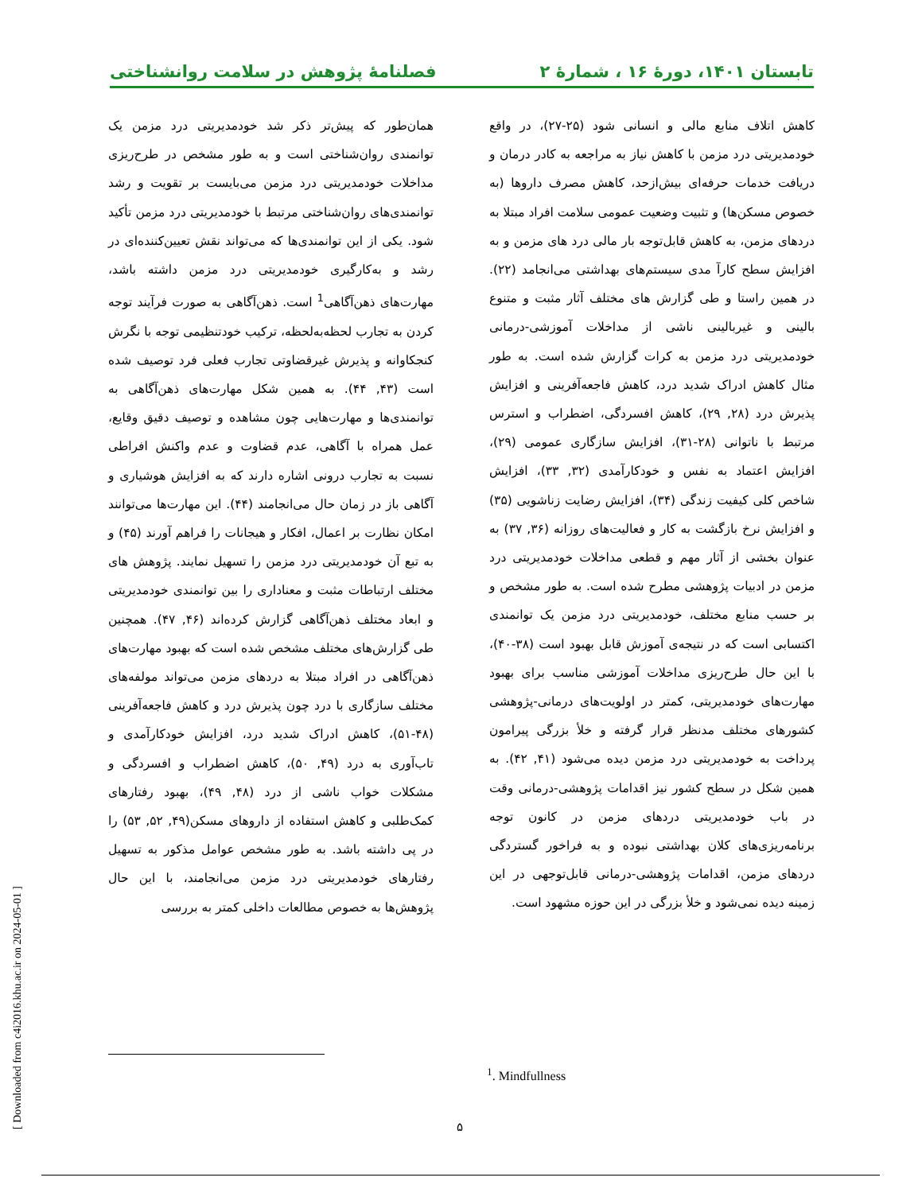تابستان ۱۴۰۱، دورۀ ۱۶ ، شمارۀ ۲ فصلنامۀ پژوهش در سلامت روانشناختی
کاهش اتلاف منابع مالی و انسانی شود (۲۵-۲۷)، در واقع خودمدیریتی درد مزمن با کاهش نیاز به مراجعه به کادر درمان و دریافت خدمات حرفه‌ای بیش‌ازحد، کاهش مصرف داروها (به خصوص مسکن‌ها) و تثبیت وضعیت عمومی سلامت افراد مبتلا به دردهای مزمن، به کاهش قابل‌توجه بار مالی درد های مزمن و به افزایش سطح کارآ مدی سیستم‌های بهداشتی می‌انجامد (۲۲). در همین راستا و طی گزارش های مختلف آثار مثبت و متنوع بالینی و غیربالینی ناشی از مداخلات آموزشی-درمانی خودمدیریتی درد مزمن به کرات گزارش شده است. به طور مثال کاهش ادراک شدید درد، کاهش فاجعه‌آفرینی و افزایش پذیرش درد (۲۸, ۲۹)، کاهش افسردگی، اضطراب و استرس مرتبط با ناتوانی (۲۸-۳۱)، افزایش سازگاری عمومی (۲۹)، افزایش اعتماد به نفس و خودکارآمدی (۳۲, ۳۳)، افزایش شاخص کلی کیفیت زندگی (۳۴)، افزایش رضایت زناشویی (۳۵) و افزایش نرخ بازگشت به کار و فعالیت‌های روزانه (۳۶, ۳۷) به عنوان بخشی از آثار مهم و قطعی مداخلات خودمدیریتی درد مزمن در ادبیات پژوهشی مطرح شده است. به طور مشخص و بر حسب منابع مختلف، خودمدیریتی درد مزمن یک توانمندی اکتسابی است که در نتیجه‌ی آموزش قابل بهبود است (۳۸-۴۰)، با این حال طرح‌ریزی مداخلات آموزشی مناسب برای بهبود مهارت‌های خودمدیریتی، کمتر در اولویت‌های درمانی-پژوهشی کشورهای مختلف مدنظر قرار گرفته و خلأ بزرگی پیرامون پرداخت به خودمدیریتی درد مزمن دیده می‌شود (۴۱, ۴۲). به همین شکل در سطح کشور نیز اقدامات پژوهشی-درمانی وقت در باب خودمدیریتی دردهای مزمن در کانون توجه برنامه‌ریزی‌های کلان بهداشتی نبوده و به فراخور گستردگی دردهای مزمن، اقدامات پژوهشی-درمانی قابل‌توجهی در این زمینه دیده نمی‌شود و خلأ بزرگی در این حوزه مشهود است.
همان‌طور که پیش‌تر ذکر شد خودمدیریتی درد مزمن یک توانمندی روان‌شناختی است و به طور مشخص در طرح‌ریزی مداخلات خودمدیریتی درد مزمن می‌بایست بر تقویت و رشد توانمندی‌های روان‌شناختی مرتبط با خودمدیریتی درد مزمن تأکید شود. یکی از این توانمندی‌ها که می‌تواند نقش تعیین‌کننده‌ای در رشد و به‌کارگیری خودمدیریتی درد مزمن داشته باشد، مهارت‌های ذهن‌آگاهی<sup>1</sup> است. ذهن‌آگاهی به صورت فرآیند توجه کردن به تجارب لحظه‌به‌لحظه، ترکیب خودتنظیمی توجه با نگرش کنجکاوانه و پذیرش غیرقضاوتی تجارب فعلی فرد توصیف شده است (۴۳, ۴۴). به همین شکل مهارت‌های ذهن‌آگاهی به توانمندی‌ها و مهارت‌هایی چون مشاهده و توصیف دقیق وقایع، عمل همراه با آگاهی، عدم قضاوت و عدم واکنش افراطی نسبت به تجارب درونی اشاره دارند که به افزایش هوشیاری و آگاهی باز در زمان حال می‌انجامند (۴۴). این مهارت‌ها می‌توانند امکان نظارت بر اعمال، افکار و هیجانات را فراهم آورند (۴۵) و به تبع آن خودمدیریتی درد مزمن را تسهیل نمایند. پژوهش های مختلف ارتباطات مثبت و معناداری را بین توانمندی خودمدیریتی و ابعاد مختلف ذهن‌آگاهی گزارش کرده‌اند (۴۶, ۴۷). همچنین طی گزارش‌های مختلف مشخص شده است که بهبود مهارت‌های ذهن‌آگاهی در افراد مبتلا به دردهای مزمن می‌تواند مولفه‌های مختلف سازگاری با درد چون پذیرش درد و کاهش فاجعه‌آفرینی (۴۸-۵۱)، کاهش ادراک شدید درد، افزایش خودکارآمدی و تاب‌آوری به درد (۴۹, ۵۰)، کاهش اضطراب و افسردگی و مشکلات خواب ناشی از درد (۴۸, ۴۹)، بهبود رفتارهای کمک‌طلبی و کاهش استفاده از داروهای مسکن(۴۹, ۵۲, ۵۳) را در پی داشته باشد. به طور مشخص عوامل مذکور به تسهیل رفتارهای خودمدیریتی درد مزمن می‌انجامند، با این حال پژوهش‌ها به خصوص مطالعات داخلی کمتر به بررسی
<sup>1</sup>. Mindfullness
۵
[ Downloaded from c4i2016.khu.ac.ir on 2024-05-01 ]